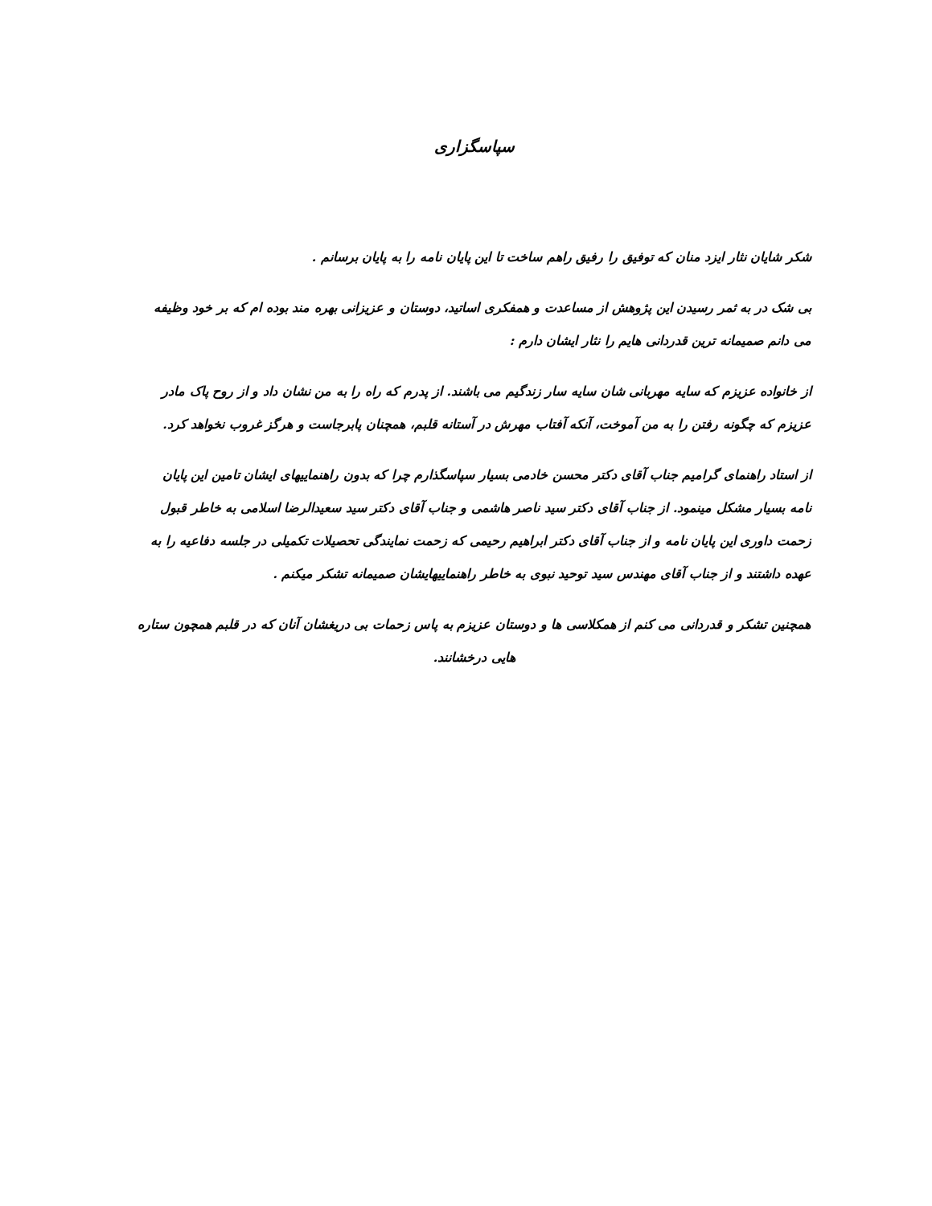سپاسگزاری
شکر شایان نثار ایزد منان که توفیق را رفیق راهم ساخت تا این پایان نامه را به پایان برسانم .
بی شک در به ثمر رسیدن این پژوهش از مساعدت و همفکری اساتید، دوستان و عزیزانی بهره مند بوده ام که بر خود وظیفه می دانم صمیمانه ترین قدردانی هایم را نثار ایشان دارم :
از خانواده عزیزم که سایه مهربانی شان سایه سار زندگیم می باشند. از پدرم که راه را به من نشان داد و از روح پاک مادر عزیزم که چگونه رفتن را به من آموخت، آنکه آفتاب مهرش در آستانه قلبم، همچنان پابرجاست و هرگز غروب نخواهد کرد.
از استاد راهنمای گرامیم جناب آقای دکتر محسن خادمی بسیار سپاسگذارم چرا که بدون راهنماییهای ایشان تامین این پایان نامه بسیار مشکل مینمود. از جناب آقای دکتر سید ناصر هاشمی و جناب آقای دکتر سید سعیدالرضا اسلامی به خاطر قبول زحمت داوری این پایان نامه و از جناب آقای دکتر ابراهیم رحیمی که زحمت نمایندگی تحصیلات تکمیلی در جلسه دفاعیه را به عهده داشتند و از جناب آقای مهندس سید توحید نبوی به خاطر راهنماییهایشان صمیمانه تشکر میکنم .
همچنین تشکر و قدردانی می کنم از همکلاسی ها و دوستان عزیزم به پاس زحمات بی دریغشان آنان که در قلبم همچون ستاره هایی درخشانند.